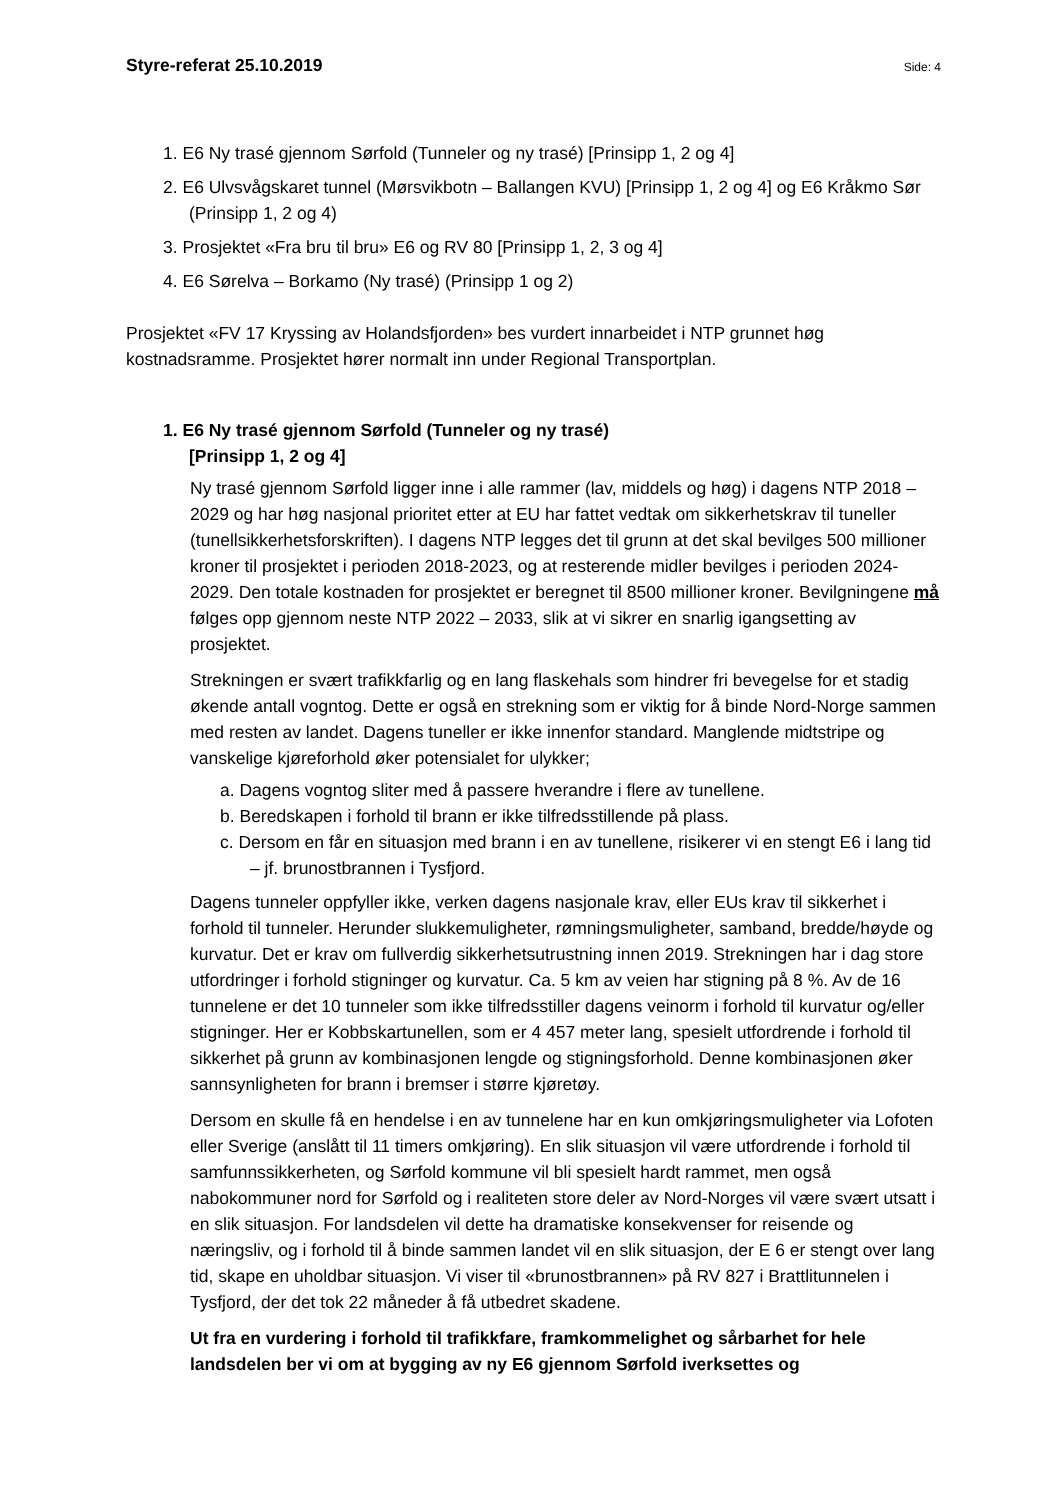Styre-referat 25.10.2019 Side: 4
1. E6 Ny trasé gjennom Sørfold (Tunneler og ny trasé) [Prinsipp 1, 2 og 4]
2. E6 Ulvsvågskaret tunnel (Mørsvikbotn – Ballangen KVU) [Prinsipp 1, 2 og 4] og E6 Kråkmo Sør (Prinsipp 1, 2 og 4)
3. Prosjektet «Fra bru til bru» E6 og RV 80 [Prinsipp 1, 2, 3 og 4]
4. E6 Sørelva – Borkamo (Ny trasé) (Prinsipp 1 og 2)
Prosjektet «FV 17 Kryssing av Holandsfjorden» bes vurdert innarbeidet i NTP grunnet høg kostnadsramme. Prosjektet hører normalt inn under Regional Transportplan.
1. E6 Ny trasé gjennom Sørfold (Tunneler og ny trasé)
[Prinsipp 1, 2 og 4]
Ny trasé gjennom Sørfold ligger inne i alle rammer (lav, middels og høg) i dagens NTP 2018 – 2029 og har høg nasjonal prioritet etter at EU har fattet vedtak om sikkerhetskrav til tuneller (tunellsikkerhetsforskriften). I dagens NTP legges det til grunn at det skal bevilges 500 millioner kroner til prosjektet i perioden 2018-2023, og at resterende midler bevilges i perioden 2024-2029. Den totale kostnaden for prosjektet er beregnet til 8500 millioner kroner. Bevilgningene må følges opp gjennom neste NTP 2022 – 2033, slik at vi sikrer en snarlig igangsetting av prosjektet.
Strekningen er svært trafikkfarlig og en lang flaskehals som hindrer fri bevegelse for et stadig økende antall vogntog. Dette er også en strekning som er viktig for å binde Nord-Norge sammen med resten av landet. Dagens tuneller er ikke innenfor standard. Manglende midtstripe og vanskelige kjøreforhold øker potensialet for ulykker;
a. Dagens vogntog sliter med å passere hverandre i flere av tunellene.
b. Beredskapen i forhold til brann er ikke tilfredsstillende på plass.
c. Dersom en får en situasjon med brann i en av tunellene, risikerer vi en stengt E6 i lang tid – jf. brunostbrannen i Tysfjord.
Dagens tunneler oppfyller ikke, verken dagens nasjonale krav, eller EUs krav til sikkerhet i forhold til tunneler. Herunder slukkemuligheter, rømningsmuligheter, samband, bredde/høyde og kurvatur. Det er krav om fullverdig sikkerhetsutrustning innen 2019. Strekningen har i dag store utfordringer i forhold stigninger og kurvatur. Ca. 5 km av veien har stigning på 8 %. Av de 16 tunnelene er det 10 tunneler som ikke tilfredsstiller dagens veinorm i forhold til kurvatur og/eller stigninger. Her er Kobbskartunellen, som er 4 457 meter lang, spesielt utfordrende i forhold til sikkerhet på grunn av kombinasjonen lengde og stigningsforhold. Denne kombinasjonen øker sannsynligheten for brann i bremser i større kjøretøy.
Dersom en skulle få en hendelse i en av tunnelene har en kun omkjøringsmuligheter via Lofoten eller Sverige (anslått til 11 timers omkjøring). En slik situasjon vil være utfordrende i forhold til samfunnssikkerheten, og Sørfold kommune vil bli spesielt hardt rammet, men også nabokommuner nord for Sørfold og i realiteten store deler av Nord-Norges vil være svært utsatt i en slik situasjon. For landsdelen vil dette ha dramatiske konsekvenser for reisende og næringsliv, og i forhold til å binde sammen landet vil en slik situasjon, der E 6 er stengt over lang tid, skape en uholdbar situasjon. Vi viser til «brunostbrannen» på RV 827 i Brattlitunnelen i Tysfjord, der det tok 22 måneder å få utbedret skadene.
Ut fra en vurdering i forhold til trafikkfare, framkommelighet og sårbarhet for hele landsdelen ber vi om at bygging av ny E6 gjennom Sørfold iverksettes og